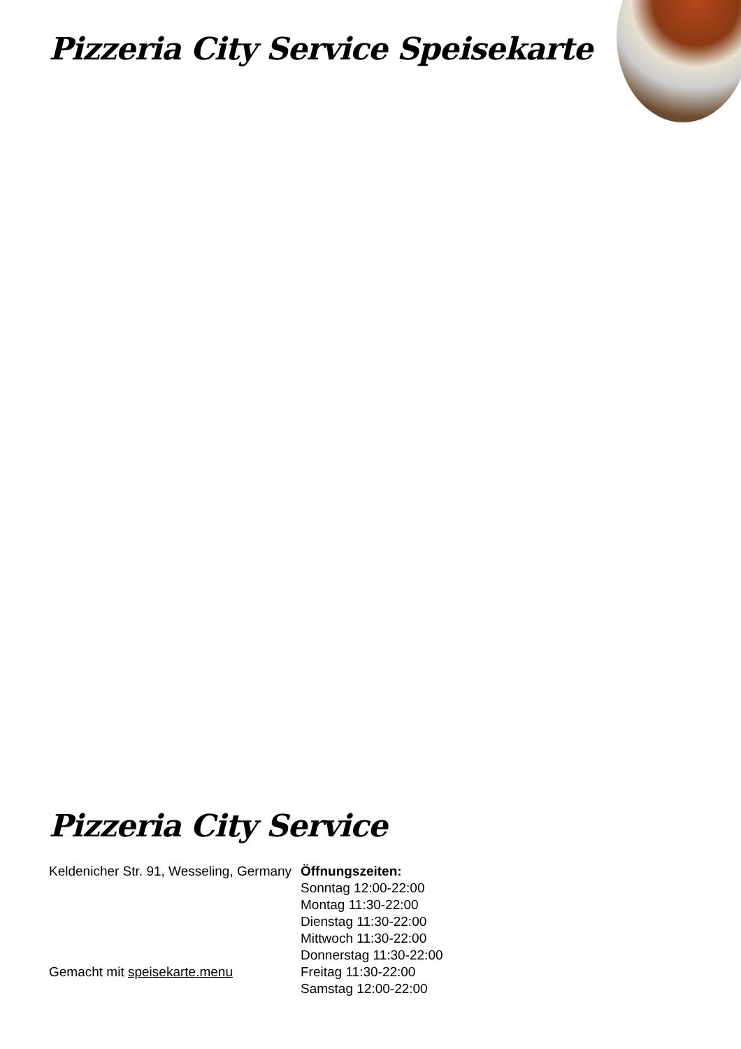Pizzeria City Service Speisekarte
Pizzeria City Service
Keldenicher Str. 91, Wesseling, Germany
Gemacht mit speisekarte.menu
Öffnungszeiten:
Sonntag 12:00-22:00
Montag 11:30-22:00
Dienstag 11:30-22:00
Mittwoch 11:30-22:00
Donnerstag 11:30-22:00
Freitag 11:30-22:00
Samstag 12:00-22:00